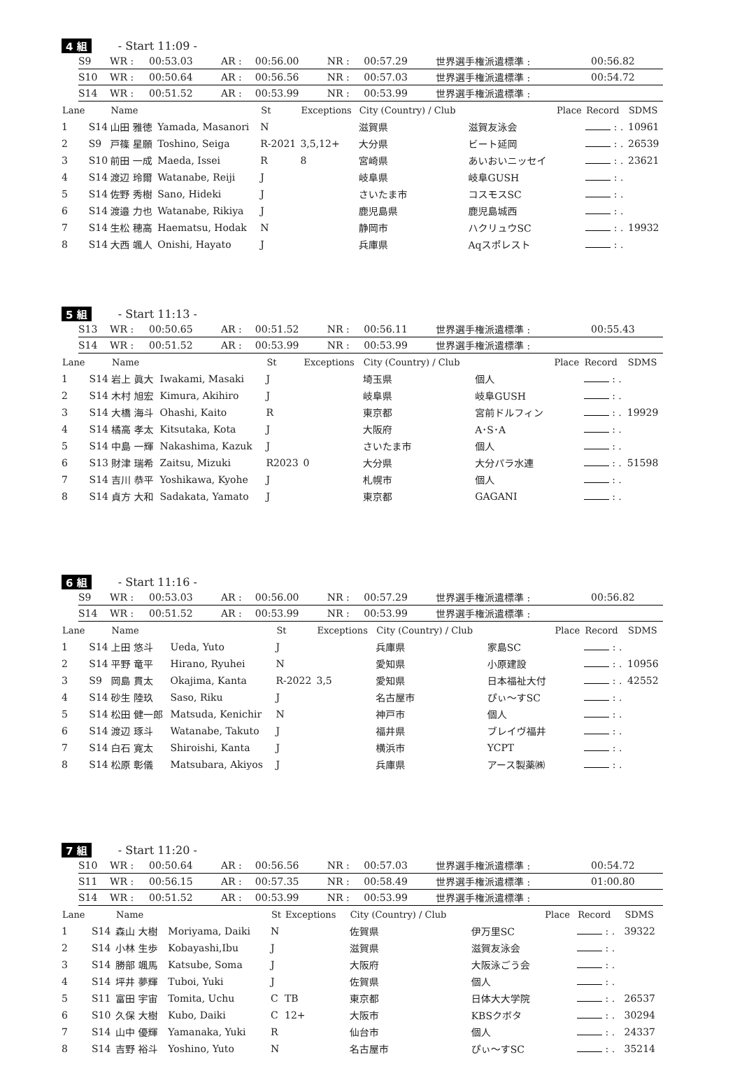4 組 - Start 11:09 -
| S9 | WR : | 00:53.03 | AR : | 00:56.00 | NR : | 00:57.29 | 世界選手権派遣標準 : | 00:56.82 |
| S10 | WR : | 00:50.64 | AR : | 00:56.56 | NR : | 00:57.03 | 世界選手権派遣標準 : | 00:54.72 |
| S14 | WR : | 00:51.52 | AR : | 00:53.99 | NR : | 00:53.99 | 世界選手権派遣標準 : | |
| Lane | | Name | | St | Exceptions | City (Country) / Club | | Place | Record | SDMS |
| --- | --- | --- | --- | --- | --- | --- | --- | --- | --- | --- |
| 1 | S14 | 山田 雅徳 | Yamada, Masanori | N | | 滋賀県 | 滋賀友泳会 | | : . | 10961 |
| 2 | S9 | 戸篠 星願 | Toshino, Seiga | R-2021 | 3,5,12+ | 大分県 | ビート延岡 | | : . | 26539 |
| 3 | S10 | 前田 一成 | Maeda, Issei | R | 8 | 宮崎県 | あいおいニッセイ | | : . | 23621 |
| 4 | S14 | 渡辺 玲爾 | Watanabe, Reiji | J | | 岐阜県 | 岐阜GUSH | | : . | |
| 5 | S14 | 佐野 秀樹 | Sano, Hideki | J | | さいたま市 | コスモスSC | | : . | |
| 6 | S14 | 渡邉 力也 | Watanabe, Rikiya | J | | 鹿児島県 | 鹿児島城西 | | : . | |
| 7 | S14 | 生松 穂高 | Haematsu, Hodak | N | | 静岡市 | ハクリュウSC | | : . | 19932 |
| 8 | S14 | 大西 颯人 | Onishi, Hayato | J | | 兵庫県 | Aqスポレスト | | : . | |
5 組 - Start 11:13 -
| S13 | WR : | 00:50.65 | AR : | 00:51.52 | NR : | 00:56.11 | 世界選手権派遣標準 : | 00:55.43 |
| S14 | WR : | 00:51.52 | AR : | 00:53.99 | NR : | 00:53.99 | 世界選手権派遣標準 : | |
| Lane | | Name | | St | Exceptions | City (Country) / Club | | Place | Record | SDMS |
| --- | --- | --- | --- | --- | --- | --- | --- | --- | --- | --- |
| 1 | S14 | 岩上 眞大 | Iwakami, Masaki | J | | 埼玉県 | 個人 | | : . | |
| 2 | S14 | 木村 旭宏 | Kimura, Akihiro | J | | 岐阜県 | 岐阜GUSH | | : . | |
| 3 | S14 | 大橋 海斗 | Ohashi, Kaito | R | | 東京都 | 宮前ドルフィン | | : . | 19929 |
| 4 | S14 | 橘高 孝太 | Kitsutaka, Kota | J | | 大阪府 | A･S･A | | : . | |
| 5 | S14 | 中島 一輝 | Nakashima, Kazuk | J | | さいたま市 | 個人 | | : . | |
| 6 | S13 | 財津 瑞希 | Zaitsu, Mizuki | R2023 | 0 | 大分県 | 大分パラ水連 | | : . | 51598 |
| 7 | S14 | 吉川 恭平 | Yoshikawa, Kyohe | J | | 札幌市 | 個人 | | : . | |
| 8 | S14 | 貞方 大和 | Sadakata, Yamato | J | | 東京都 | GAGANI | | : . | |
6 組 - Start 11:16 -
| S9 | WR : | 00:53.03 | AR : | 00:56.00 | NR : | 00:57.29 | 世界選手権派遣標準 : | 00:56.82 |
| S14 | WR : | 00:51.52 | AR : | 00:53.99 | NR : | 00:53.99 | 世界選手権派遣標準 : | |
| Lane | | Name | | St | Exceptions | City (Country) / Club | | Place | Record | SDMS |
| --- | --- | --- | --- | --- | --- | --- | --- | --- | --- | --- |
| 1 | S14 | 上田 悠斗 | Ueda, Yuto | J | | 兵庫県 | 家島SC | | : . | |
| 2 | S14 | 平野 竜平 | Hirano, Ryuhei | N | | 愛知県 | 小原建設 | | : . | 10956 |
| 3 | S9 | 岡島 貫太 | Okajima, Kanta | R-2022 | 3,5 | 愛知県 | 日本福祉大付 | | : . | 42552 |
| 4 | S14 | 砂生 陸玖 | Saso, Riku | J | | 名古屋市 | ぴぃ〜すSC | | : . | |
| 5 | S14 | 松田 健一郎 | Matsuda, Kenichir | N | | 神戸市 | 個人 | | : . | |
| 6 | S14 | 渡辺 琢斗 | Watanabe, Takuto | J | | 福井県 | ブレイヴ福井 | | : . | |
| 7 | S14 | 白石 寛太 | Shiroishi, Kanta | J | | 横浜市 | YCPT | | : . | |
| 8 | S14 | 松原 彰儀 | Matsubara, Akiyos | J | | 兵庫県 | アース製薬㈱ | | : . | |
7 組 - Start 11:20 -
| S10 | WR : | 00:50.64 | AR : | 00:56.56 | NR : | 00:57.03 | 世界選手権派遣標準 : | 00:54.72 |
| S11 | WR : | 00:56.15 | AR : | 00:57.35 | NR : | 00:58.49 | 世界選手権派遣標準 : | 01:00.80 |
| S14 | WR : | 00:51.52 | AR : | 00:53.99 | NR : | 00:53.99 | 世界選手権派遣標準 : | |
| Lane | | Name | | St | Exceptions | City (Country) / Club | | Place | Record | SDMS |
| --- | --- | --- | --- | --- | --- | --- | --- | --- | --- | --- |
| 1 | S14 | 森山 大樹 | Moriyama, Daiki | N | | 佐賀県 | 伊万里SC | | : . | 39322 |
| 2 | S14 | 小林 生歩 | Kobayashi,Ibu | J | | 滋賀県 | 滋賀友泳会 | | : . | |
| 3 | S14 | 勝部 颯馬 | Katsube, Soma | J | | 大阪府 | 大阪泳ごう会 | | : . | |
| 4 | S14 | 坪井 夢輝 | Tuboi, Yuki | J | | 佐賀県 | 個人 | | : . | |
| 5 | S11 | 富田 宇宙 | Tomita, Uchu | C | TB | 東京都 | 日体大大学院 | | : . | 26537 |
| 6 | S10 | 久保 大樹 | Kubo, Daiki | C | 12+ | 大阪市 | KBSクボタ | | : . | 30294 |
| 7 | S14 | 山中 優輝 | Yamanaka, Yuki | R | | 仙台市 | 個人 | | : . | 24337 |
| 8 | S14 | 吉野 裕斗 | Yoshino, Yuto | N | | 名古屋市 | ぴぃ〜すSC | | : . | 35214 |